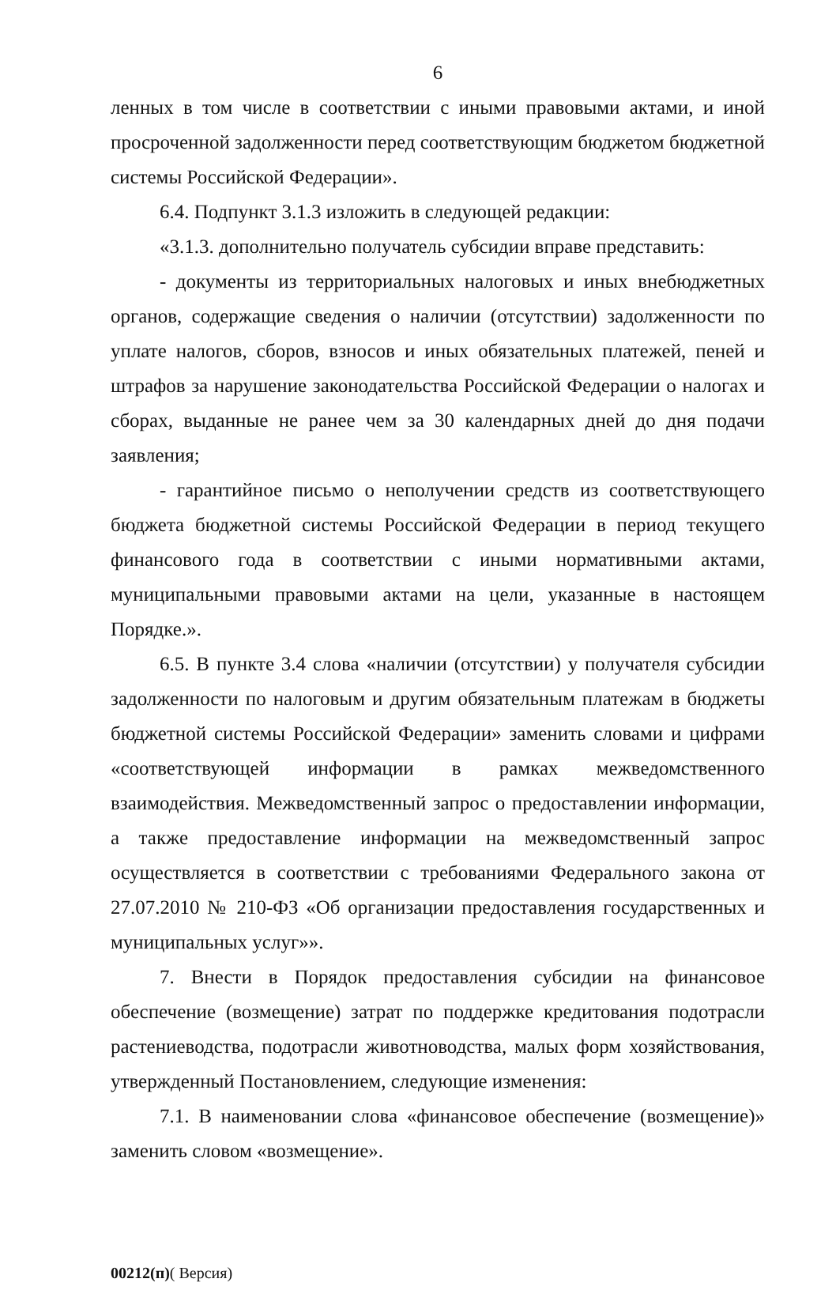6
ленных в том числе в соответствии с иными правовыми актами, и иной просроченной задолженности перед соответствующим бюджетом бюджетной системы Российской Федерации».
6.4. Подпункт 3.1.3 изложить в следующей редакции:
«3.1.3. дополнительно получатель субсидии вправе представить:
- документы из территориальных налоговых и иных внебюджетных органов, содержащие сведения о наличии (отсутствии) задолженности по уплате налогов, сборов, взносов и иных обязательных платежей, пеней и штрафов за нарушение законодательства Российской Федерации о налогах и сборах, выданные не ранее чем за 30 календарных дней до дня подачи заявления;
- гарантийное письмо о неполучении средств из соответствующего бюджета бюджетной системы Российской Федерации в период текущего финансового года в соответствии с иными нормативными актами, муниципальными правовыми актами на цели, указанные в настоящем Порядке.».
6.5. В пункте 3.4 слова «наличии (отсутствии) у получателя субсидии задолженности по налоговым и другим обязательным платежам в бюджеты бюджетной системы Российской Федерации» заменить словами и цифрами «соответствующей информации в рамках межведомственного взаимодействия. Межведомственный запрос о предоставлении информации, а также предоставление информации на межведомственный запрос осуществляется в соответствии с требованиями Федерального закона от 27.07.2010 № 210-ФЗ «Об организации предоставления государственных и муниципальных услуг»».
7. Внести в Порядок предоставления субсидии на финансовое обеспечение (возмещение) затрат по поддержке кредитования подотрасли растениеводства, подотрасли животноводства, малых форм хозяйствования, утвержденный Постановлением, следующие изменения:
7.1. В наименовании слова «финансовое обеспечение (возмещение)» заменить словом «возмещение».
00212(п)( Версия)